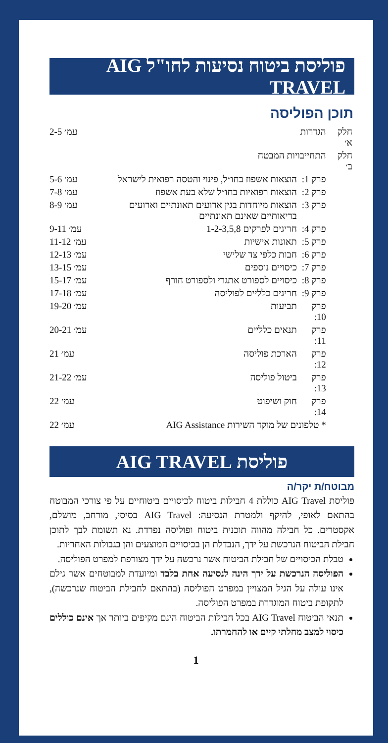פוליסת ביטוח נסיעות לחו"ל AIG TRAVEL
תוכן הפוליסה
| חלק א׳ | הגדרות | | עמ׳ 2-5 |
| חלק ב׳ | התחייבויות המבטח | | |
| | פרק 1: | הוצאות אשפוז בחו״ל, פינוי והטסה רפואית לישראל | עמ׳ 5-6 |
| | פרק 2: | הוצאות רפואיות בחו״ל שלא בעת אשפוז | עמ׳ 7-8 |
| | פרק 3: | הוצאות מיוחדות בגין ארועים תאונתיים וארועים בריאותיים שאינם תאונתיים | עמ׳ 8-9 |
| | פרק 4: | חריגים לפרקים 1-2-3,5,8 | עמ׳ 9-11 |
| | פרק 5: | תאונות אישיות | עמ׳ 11-12 |
| | פרק 6: | חבות כלפי צד שלישי | עמ׳ 12-13 |
| | פרק 7: | כיסויים נוספים | עמ׳ 13-15 |
| | פרק 8: | כיסויים לספורט אתגרי ולספורט חורף | עמ׳ 15-17 |
| | פרק 9: | חריגים כלליים לפוליסה | עמ׳ 17-18 |
| | פרק 10: | תביעות | עמ׳ 19-20 |
| | פרק 11: | תנאים כלליים | עמ׳ 20-21 |
| | פרק 12: | הארכת פוליסה | עמ׳ 21 |
| | פרק 13: | ביטול פוליסה | עמ׳ 21-22 |
| | פרק 14: | חוק ושיפוט | עמ׳ 22 |
| | * טלפונים של מוקד השירות AIG Assistance | | עמ׳ 22 |
פוליסת AIG TRAVEL
מבוטח/ת יקר/ה
פוליסת AIG Travel כוללת 4 חבילות ביטוח לכיסויים ביטוחיים על פי צורכי המבוטח בהתאם לאופי, להיקף ולמטרת הנסיעה: AIG Travel בסיסי, מורחב, מושלם, אקסטרים. כל חבילה מהווה תוכנית ביטוח ופוליסה נפרדת. נא תשומת לבך לתוכן חבילת הביטוח הנרכשת על ידך, הנבדלת הן בכיסויים המוצעים והן בגבולות האחריות.
טבלת הכיסויים של חבילת הביטוח אשר נרכשה על ידך מצורפת למפרט הפוליסה.
הפוליסה הנרכשת על ידך הינה לנסיעה אחת בלבד ומיועדת למבוטחים אשר גילם אינו עולה על הגיל המצויין במפרט הפוליסה (בהתאם לחבילת הביטוח שנרכשה), לתקופת ביטוח המוגדרת במפרט הפוליסה.
תנאי הביטוח AIG Travel בכל חבילות הביטוח הינם מקיפים ביותר אך אינם כוללים כיסוי למצב מחלתי קיים או להחמרתו.
1